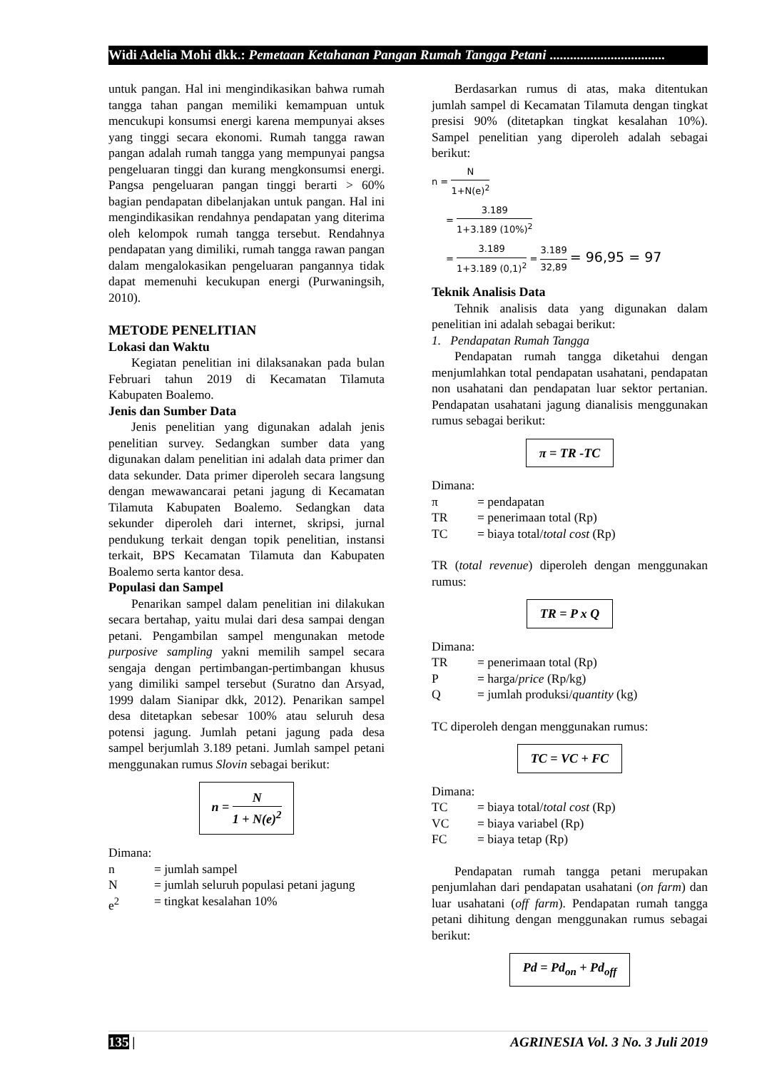Widi Adelia Mohi dkk.: Pemetaan Ketahanan Pangan Rumah Tangga Petani ..................................
untuk pangan. Hal ini mengindikasikan bahwa rumah tangga tahan pangan memiliki kemampuan untuk mencukupi konsumsi energi karena mempunyai akses yang tinggi secara ekonomi. Rumah tangga rawan pangan adalah rumah tangga yang mempunyai pangsa pengeluaran tinggi dan kurang mengkonsumsi energi. Pangsa pengeluaran pangan tinggi berarti > 60% bagian pendapatan dibelanjakan untuk pangan. Hal ini mengindikasikan rendahnya pendapatan yang diterima oleh kelompok rumah tangga tersebut. Rendahnya pendapatan yang dimiliki, rumah tangga rawan pangan dalam mengalokasikan pengeluaran pangannya tidak dapat memenuhi kecukupan energi (Purwaningsih, 2010).
METODE PENELITIAN
Lokasi dan Waktu
Kegiatan penelitian ini dilaksanakan pada bulan Februari tahun 2019 di Kecamatan Tilamuta Kabupaten Boalemo.
Jenis dan Sumber Data
Jenis penelitian yang digunakan adalah jenis penelitian survey. Sedangkan sumber data yang digunakan dalam penelitian ini adalah data primer dan data sekunder. Data primer diperoleh secara langsung dengan mewawancarai petani jagung di Kecamatan Tilamuta Kabupaten Boalemo. Sedangkan data sekunder diperoleh dari internet, skripsi, jurnal pendukung terkait dengan topik penelitian, instansi terkait, BPS Kecamatan Tilamuta dan Kabupaten Boalemo serta kantor desa.
Populasi dan Sampel
Penarikan sampel dalam penelitian ini dilakukan secara bertahap, yaitu mulai dari desa sampai dengan petani. Pengambilan sampel mengunakan metode purposive sampling yakni memilih sampel secara sengaja dengan pertimbangan-pertimbangan khusus yang dimiliki sampel tersebut (Suratno dan Arsyad, 1999 dalam Sianipar dkk, 2012). Penarikan sampel desa ditetapkan sebesar 100% atau seluruh desa potensi jagung. Jumlah petani jagung pada desa sampel berjumlah 3.189 petani. Jumlah sampel petani menggunakan rumus Slovin sebagai berikut:
n = N 1 + N(e)<sup>2</sup>
Dimana:
n = jumlah sampel
N = jumlah seluruh populasi petani jagung
e<sup>2</sup> = tingkat kesalahan 10%
Berdasarkan rumus di atas, maka ditentukan jumlah sampel di Kecamatan Tilamuta dengan tingkat presisi 90% (ditetapkan tingkat kesalahan 10%). Sampel penelitian yang diperoleh adalah sebagai berikut:
n = N 1+N(e)<sup>2</sup>
= 3.189 1+3.189 (10%)<sup>2</sup>
= 3.189 1+3.189 (0,1)<sup>2</sup> = 3.189 32,89 = 96,95 = 97
Teknik Analisis Data
Tehnik analisis data yang digunakan dalam penelitian ini adalah sebagai berikut:
1. Pendapatan Rumah Tangga
Pendapatan rumah tangga diketahui dengan menjumlahkan total pendapatan usahatani, pendapatan non usahatani dan pendapatan luar sektor pertanian. Pendapatan usahatani jagung dianalisis menggunakan rumus sebagai berikut:
π = TR -TC
Dimana:
π = pendapatan
TR = penerimaan total (Rp)
TC = biaya total/total cost (Rp)
TR (total revenue) diperoleh dengan menggunakan rumus:
TR = P x Q
Dimana:
TR = penerimaan total (Rp)
P = harga/price (Rp/kg)
Q = jumlah produksi/quantity (kg)
TC diperoleh dengan menggunakan rumus:
TC = VC + FC
Dimana:
TC = biaya total/total cost (Rp)
VC = biaya variabel (Rp)
FC = biaya tetap (Rp)
Pendapatan rumah tangga petani merupakan penjumlahan dari pendapatan usahatani (on farm) dan luar usahatani (off farm). Pendapatan rumah tangga petani dihitung dengan menggunakan rumus sebagai berikut:
Pd = Pd<sub>on</sub> + Pd<sub>off</sub>
135 | AGRINESIA Vol. 3 No. 3 Juli 2019